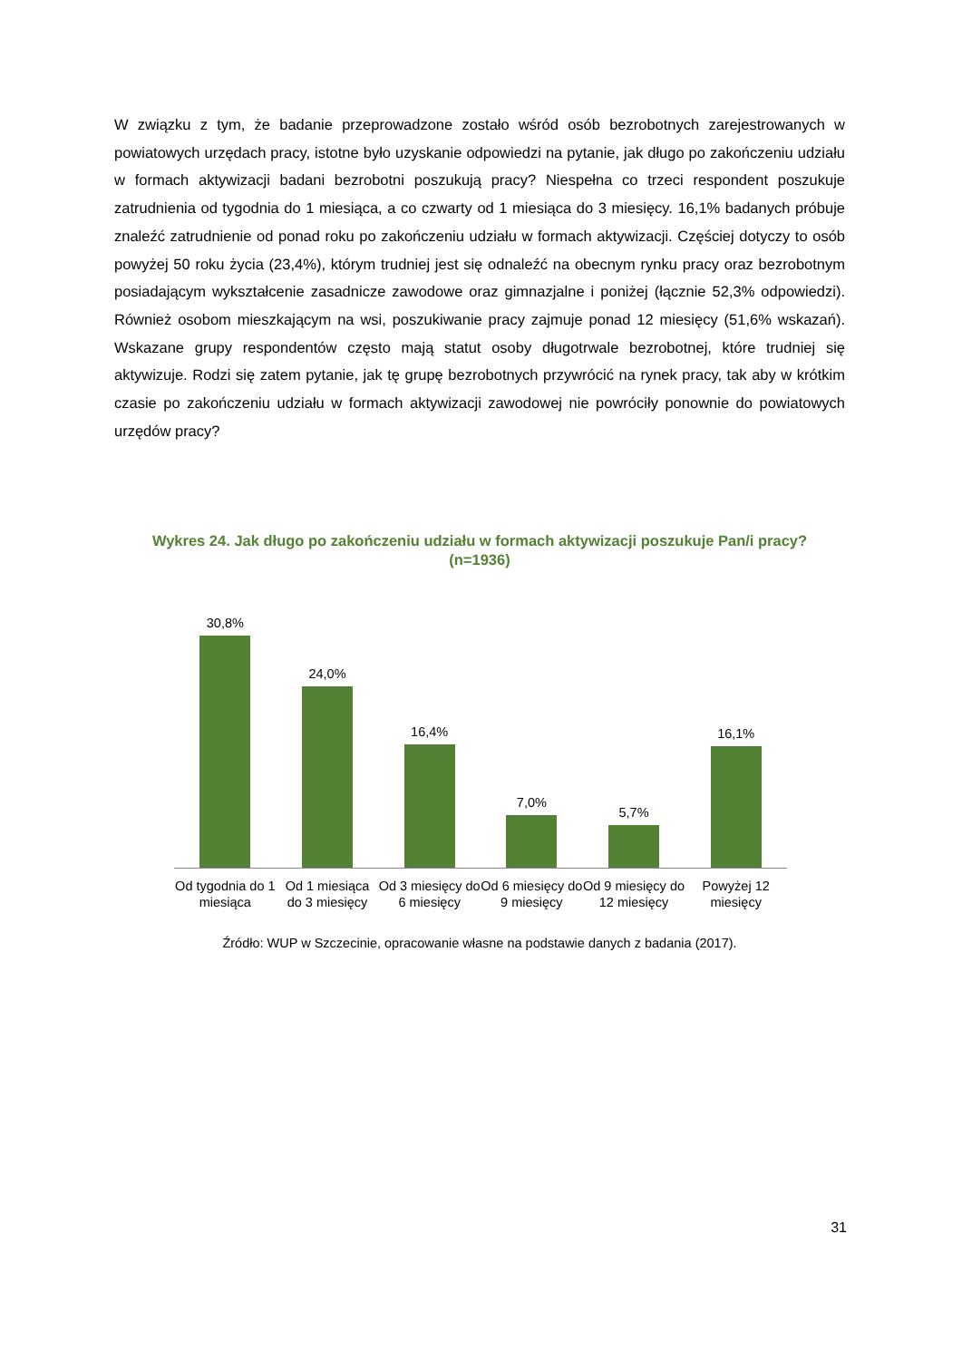W związku z tym, że badanie przeprowadzone zostało wśród osób bezrobotnych zarejestrowanych w powiatowych urzędach pracy, istotne było uzyskanie odpowiedzi na pytanie, jak długo po zakończeniu udziału w formach aktywizacji badani bezrobotni poszukują pracy? Niespełna co trzeci respondent poszukuje zatrudnienia od tygodnia do 1 miesiąca, a co czwarty od 1 miesiąca do 3 miesięcy. 16,1% badanych próbuje znaleźć zatrudnienie od ponad roku po zakończeniu udziału w formach aktywizacji. Częściej dotyczy to osób powyżej 50 roku życia (23,4%), którym trudniej jest się odnaleźć na obecnym rynku pracy oraz bezrobotnym posiadającym wykształcenie zasadnicze zawodowe oraz gimnazjalne i poniżej (łącznie 52,3% odpowiedzi). Również osobom mieszkającym na wsi, poszukiwanie pracy zajmuje ponad 12 miesięcy (51,6% wskazań). Wskazane grupy respondentów często mają statut osoby długotrwale bezrobotnej, które trudniej się aktywizuje. Rodzi się zatem pytanie, jak tę grupę bezrobotnych przywrócić na rynek pracy, tak aby w krótkim czasie po zakończeniu udziału w formach aktywizacji zawodowej nie powróciły ponownie do powiatowych urzędów pracy?
Wykres 24. Jak długo po zakończeniu udziału w formach aktywizacji poszukuje Pan/i pracy?
(n=1936)
30,8%
24,0%
16,4%
7,0%
5,7%
16,1%
Od tygodnia do 1 miesiąca Od 1 miesiąca do 3 miesięcy Od 3 miesięcy do 6 miesięcy Od 6 miesięcy do 9 miesięcy Od 9 miesięcy do 12 miesięcy Powyżej 12 miesięcy
Źródło: WUP w Szczecinie, opracowanie własne na podstawie danych z badania (2017).
31